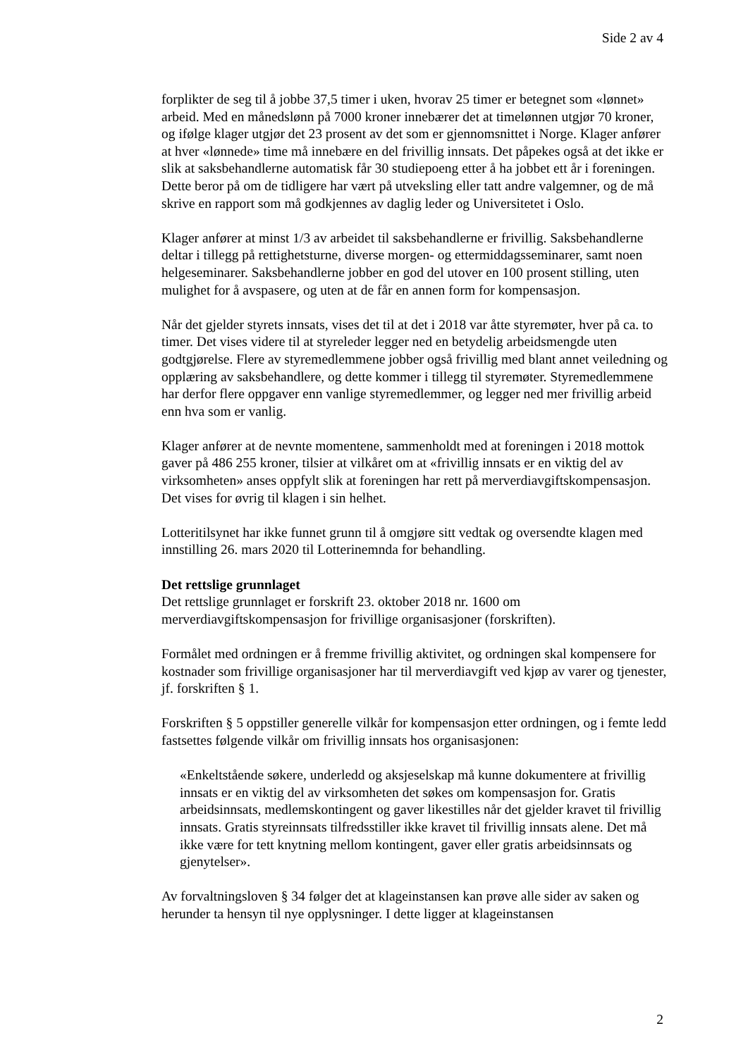Side 2 av 4
forplikter de seg til å jobbe 37,5 timer i uken, hvorav 25 timer er betegnet som «lønnet» arbeid. Med en månedslønn på 7000 kroner innebærer det at timelønnen utgjør 70 kroner, og ifølge klager utgjør det 23 prosent av det som er gjennomsnittet i Norge. Klager anfører at hver «lønnede» time må innebære en del frivillig innsats. Det påpekes også at det ikke er slik at saksbehandlerne automatisk får 30 studiepoeng etter å ha jobbet ett år i foreningen. Dette beror på om de tidligere har vært på utveksling eller tatt andre valgemner, og de må skrive en rapport som må godkjennes av daglig leder og Universitetet i Oslo.
Klager anfører at minst 1/3 av arbeidet til saksbehandlerne er frivillig. Saksbehandlerne deltar i tillegg på rettighetsturne, diverse morgen- og ettermiddagsseminarer, samt noen helgeseminarer. Saksbehandlerne jobber en god del utover en 100 prosent stilling, uten mulighet for å avspasere, og uten at de får en annen form for kompensasjon.
Når det gjelder styrets innsats, vises det til at det i 2018 var åtte styremøter, hver på ca. to timer. Det vises videre til at styreleder legger ned en betydelig arbeidsmengde uten godtgjørelse. Flere av styremedlemmene jobber også frivillig med blant annet veiledning og opplæring av saksbehandlere, og dette kommer i tillegg til styremøter. Styremedlemmene har derfor flere oppgaver enn vanlige styremedlemmer, og legger ned mer frivillig arbeid enn hva som er vanlig.
Klager anfører at de nevnte momentene, sammenholdt med at foreningen i 2018 mottok gaver på 486 255 kroner, tilsier at vilkåret om at «frivillig innsats er en viktig del av virksomheten» anses oppfylt slik at foreningen har rett på merverdiavgiftskompensasjon. Det vises for øvrig til klagen i sin helhet.
Lotteritilsynet har ikke funnet grunn til å omgjøre sitt vedtak og oversendte klagen med innstilling 26. mars 2020 til Lotterinemnda for behandling.
Det rettslige grunnlaget
Det rettslige grunnlaget er forskrift 23. oktober 2018 nr. 1600 om merverdiavgiftskompensasjon for frivillige organisasjoner (forskriften).
Formålet med ordningen er å fremme frivillig aktivitet, og ordningen skal kompensere for kostnader som frivillige organisasjoner har til merverdiavgift ved kjøp av varer og tjenester, jf. forskriften § 1.
Forskriften § 5 oppstiller generelle vilkår for kompensasjon etter ordningen, og i femte ledd fastsettes følgende vilkår om frivillig innsats hos organisasjonen:
«Enkeltstående søkere, underledd og aksjeselskap må kunne dokumentere at frivillig innsats er en viktig del av virksomheten det søkes om kompensasjon for. Gratis arbeidsinnsats, medlemskontingent og gaver likestilles når det gjelder kravet til frivillig innsats. Gratis styreinnsats tilfredsstiller ikke kravet til frivillig innsats alene. Det må ikke være for tett knytning mellom kontingent, gaver eller gratis arbeidsinnsats og gjenytelser».
Av forvaltningsloven § 34 følger det at klageinstansen kan prøve alle sider av saken og herunder ta hensyn til nye opplysninger. I dette ligger at klageinstansen
2